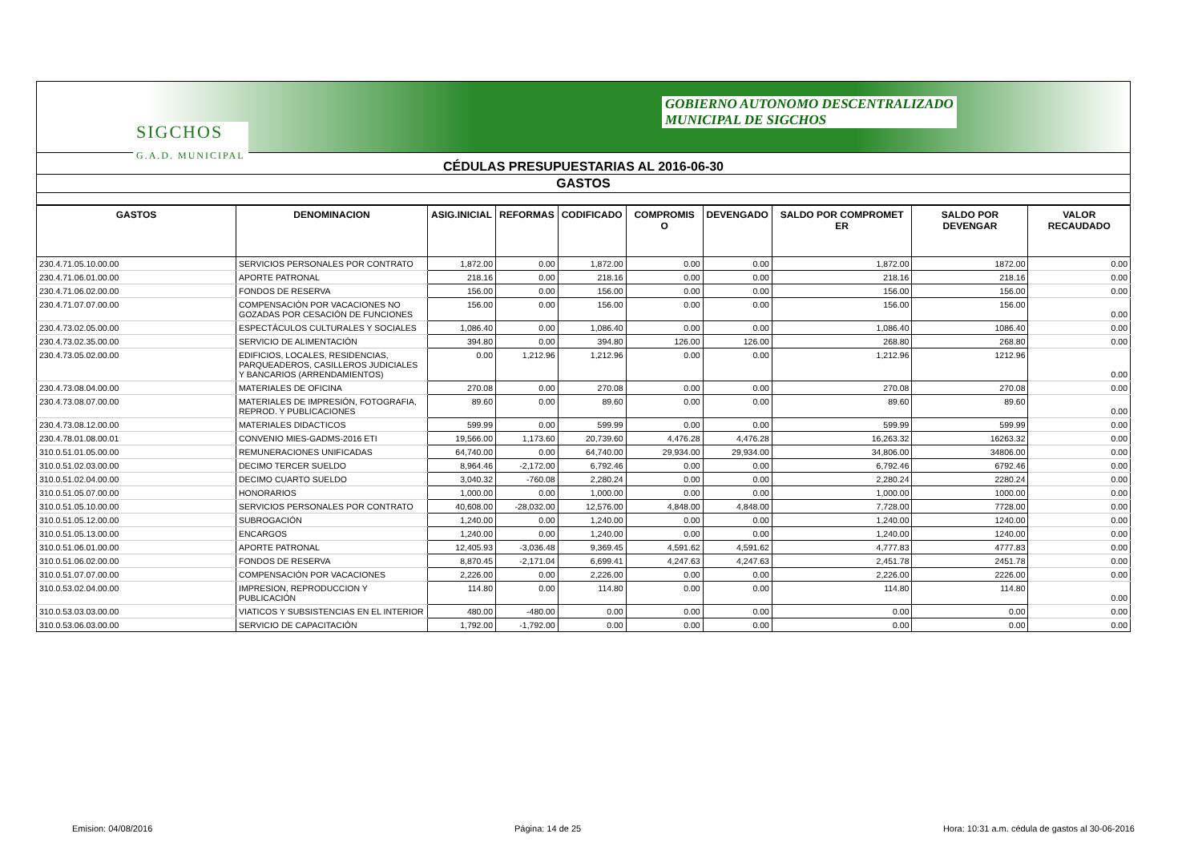GOBIERNO AUTONOMO DESCENTRALIZADO
MUNICIPAL DE SIGCHOS
SIGCHOS
G.A.D. MUNICIPAL
CÉDULAS PRESUPUESTARIAS AL 2016-06-30
GASTOS
| GASTOS | DENOMINACION | ASIG.INICIAL | REFORMAS | CODIFICADO | COMPROMIS O | DEVENGADO | SALDO POR COMPROMET ER | SALDO POR DEVENGAR | VALOR RECAUDADO |
| --- | --- | --- | --- | --- | --- | --- | --- | --- | --- |
| 230.4.71.05.10.00.00 | SERVICIOS PERSONALES POR CONTRATO | 1,872.00 | 0.00 | 1,872.00 | 0.00 | 0.00 | 1,872.00 | 1872.00 | 0.00 |
| 230.4.71.06.01.00.00 | APORTE PATRONAL | 218.16 | 0.00 | 218.16 | 0.00 | 0.00 | 218.16 | 218.16 | 0.00 |
| 230.4.71.06.02.00.00 | FONDOS DE RESERVA | 156.00 | 0.00 | 156.00 | 0.00 | 0.00 | 156.00 | 156.00 | 0.00 |
| 230.4.71.07.07.00.00 | COMPENSACIÓN POR VACACIONES NO GOZADAS POR CESACIÓN DE FUNCIONES | 156.00 | 0.00 | 156.00 | 0.00 | 0.00 | 156.00 | 156.00 | 0.00 |
| 230.4.73.02.05.00.00 | ESPECTÁCULOS CULTURALES Y SOCIALES | 1,086.40 | 0.00 | 1,086.40 | 0.00 | 0.00 | 1,086.40 | 1086.40 | 0.00 |
| 230.4.73.02.35.00.00 | SERVICIO DE ALIMENTACIÓN | 394.80 | 0.00 | 394.80 | 126.00 | 126.00 | 268.80 | 268.80 | 0.00 |
| 230.4.73.05.02.00.00 | EDIFICIOS, LOCALES, RESIDENCIAS, PARQUEADEROS, CASILLEROS JUDICIALES Y BANCARIOS (ARRENDAMIENTOS) | 0.00 | 1,212.96 | 1,212.96 | 0.00 | 0.00 | 1,212.96 | 1212.96 | 0.00 |
| 230.4.73.08.04.00.00 | MATERIALES DE OFICINA | 270.08 | 0.00 | 270.08 | 0.00 | 0.00 | 270.08 | 270.08 | 0.00 |
| 230.4.73.08.07.00.00 | MATERIALES DE IMPRESIÓN, FOTOGRAFIA, REPROD. Y PUBLICACIONES | 89.60 | 0.00 | 89.60 | 0.00 | 0.00 | 89.60 | 89.60 | 0.00 |
| 230.4.73.08.12.00.00 | MATERIALES DIDACTICOS | 599.99 | 0.00 | 599.99 | 0.00 | 0.00 | 599.99 | 599.99 | 0.00 |
| 230.4.78.01.08.00.01 | CONVENIO MIES-GADMS-2016 ETI | 19,566.00 | 1,173.60 | 20,739.60 | 4,476.28 | 4,476.28 | 16,263.32 | 16263.32 | 0.00 |
| 310.0.51.01.05.00.00 | REMUNERACIONES UNIFICADAS | 64,740.00 | 0.00 | 64,740.00 | 29,934.00 | 29,934.00 | 34,806.00 | 34806.00 | 0.00 |
| 310.0.51.02.03.00.00 | DECIMO TERCER SUELDO | 8,964.46 | -2,172.00 | 6,792.46 | 0.00 | 0.00 | 6,792.46 | 6792.46 | 0.00 |
| 310.0.51.02.04.00.00 | DECIMO CUARTO SUELDO | 3,040.32 | -760.08 | 2,280.24 | 0.00 | 0.00 | 2,280.24 | 2280.24 | 0.00 |
| 310.0.51.05.07.00.00 | HONORARIOS | 1,000.00 | 0.00 | 1,000.00 | 0.00 | 0.00 | 1,000.00 | 1000.00 | 0.00 |
| 310.0.51.05.10.00.00 | SERVICIOS PERSONALES POR CONTRATO | 40,608.00 | -28,032.00 | 12,576.00 | 4,848.00 | 4,848.00 | 7,728.00 | 7728.00 | 0.00 |
| 310.0.51.05.12.00.00 | SUBROGACIÓN | 1,240.00 | 0.00 | 1,240.00 | 0.00 | 0.00 | 1,240.00 | 1240.00 | 0.00 |
| 310.0.51.05.13.00.00 | ENCARGOS | 1,240.00 | 0.00 | 1,240.00 | 0.00 | 0.00 | 1,240.00 | 1240.00 | 0.00 |
| 310.0.51.06.01.00.00 | APORTE PATRONAL | 12,405.93 | -3,036.48 | 9,369.45 | 4,591.62 | 4,591.62 | 4,777.83 | 4777.83 | 0.00 |
| 310.0.51.06.02.00.00 | FONDOS DE RESERVA | 8,870.45 | -2,171.04 | 6,699.41 | 4,247.63 | 4,247.63 | 2,451.78 | 2451.78 | 0.00 |
| 310.0.51.07.07.00.00 | COMPENSACIÓN POR VACACIONES | 2,226.00 | 0.00 | 2,226.00 | 0.00 | 0.00 | 2,226.00 | 2226.00 | 0.00 |
| 310.0.53.02.04.00.00 | IMPRESION, REPRODUCCION Y PUBLICACIÓN | 114.80 | 0.00 | 114.80 | 0.00 | 0.00 | 114.80 | 114.80 | 0.00 |
| 310.0.53.03.03.00.00 | VIATICOS Y SUBSISTENCIAS EN EL INTERIOR | 480.00 | -480.00 | 0.00 | 0.00 | 0.00 | 0.00 | 0.00 | 0.00 |
| 310.0.53.06.03.00.00 | SERVICIO DE CAPACITACIÓN | 1,792.00 | -1,792.00 | 0.00 | 0.00 | 0.00 | 0.00 | 0.00 | 0.00 |
Emision: 04/08/2016 Página: 14 de 25 Hora: 10:31 a.m. cédula de gastos al 30-06-2016